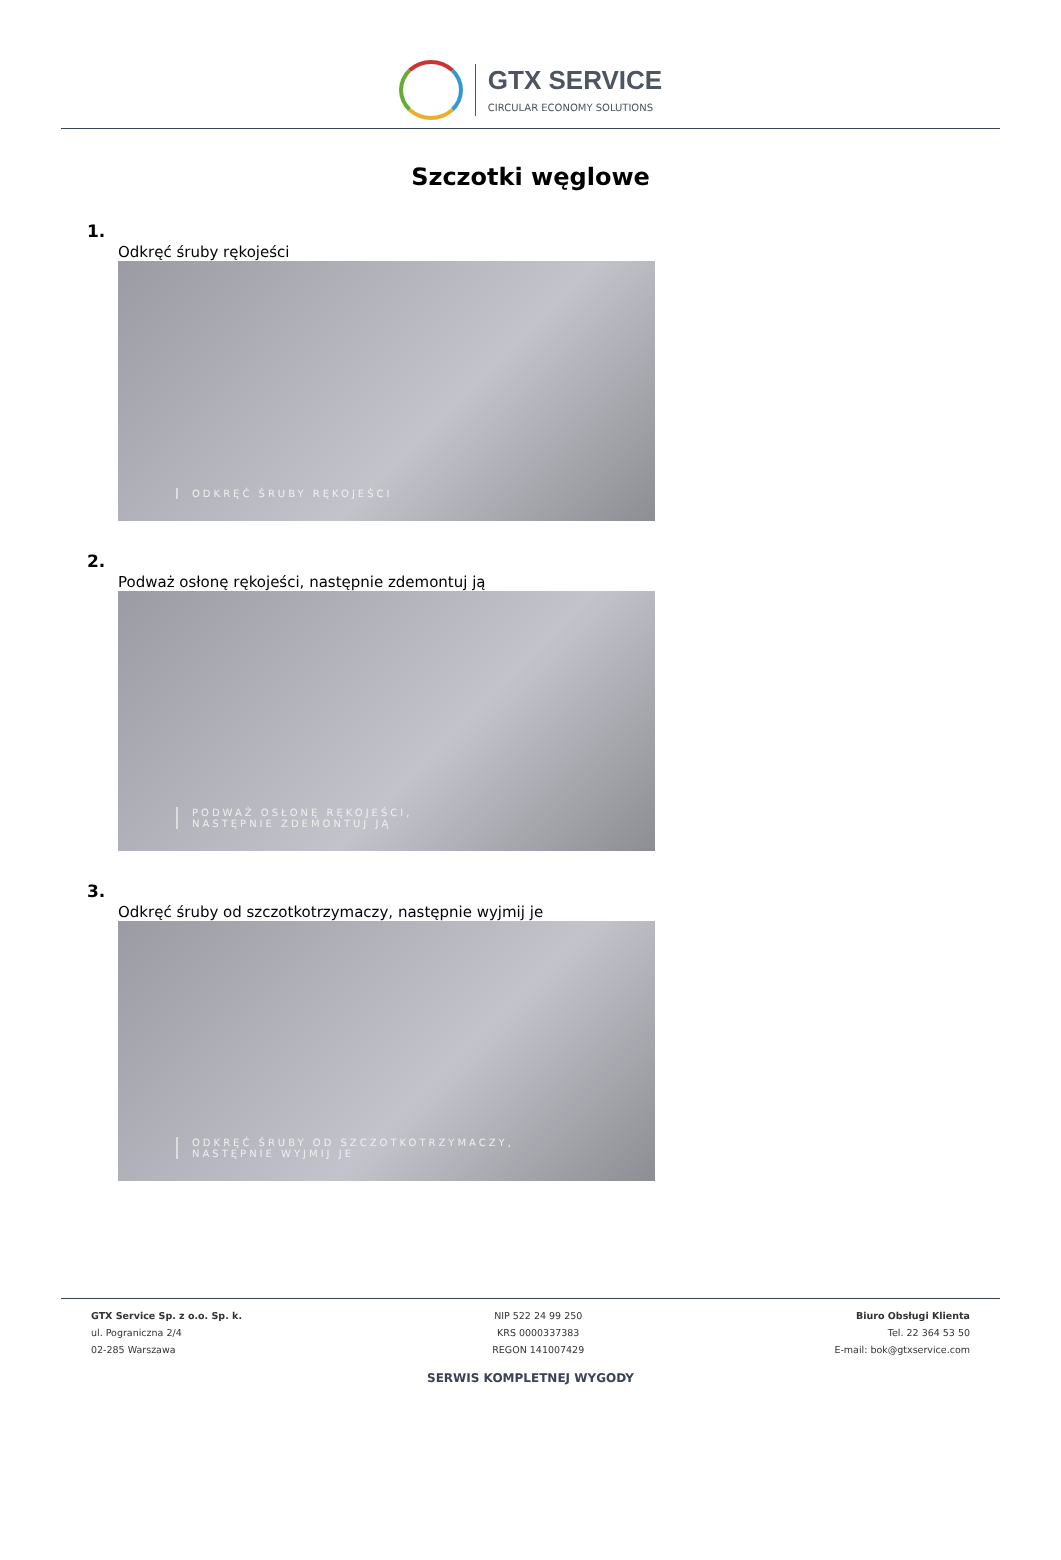GTX SERVICE
CIRCULAR ECONOMY SOLUTIONS
Szczotki węglowe
1.
Odkręć śruby rękojeści
ODKRĘĆ ŚRUBY RĘKOJEŚCI
2.
Podważ osłonę rękojeści, następnie zdemontuj ją
PODWAŻ OSŁONĘ RĘKOJEŚCI,
NASTĘPNIE ZDEMONTUJ JĄ
3.
Odkręć śruby od szczotkotrzymaczy, następnie wyjmij je
ODKRĘĆ ŚRUBY OD SZCZOTKOTRZYMACZY,
NASTĘPNIE WYJMIJ JE
GTX Service Sp. z o.o. Sp. k.
ul. Pograniczna 2/4
02-285 Warszawa
NIP 522 24 99 250
KRS 0000337383
REGON 141007429
Biuro Obsługi Klienta
Tel. 22 364 53 50
E-mail: bok@gtxservice.com
SERWIS KOMPLETNEJ WYGODY